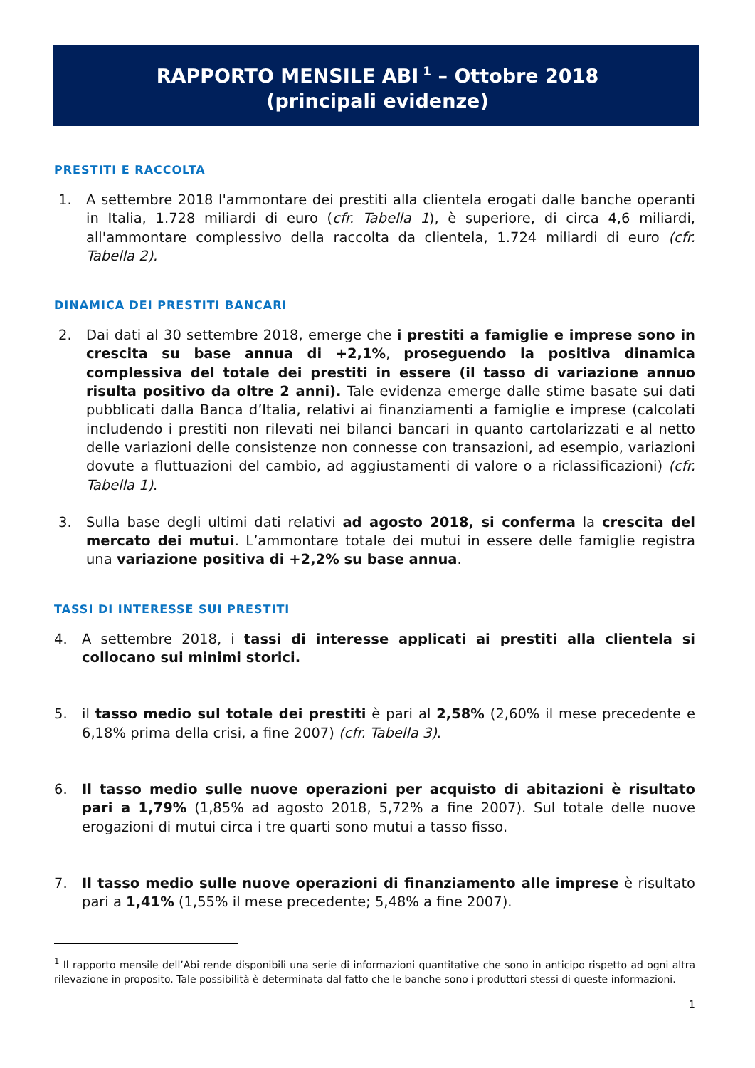RAPPORTO MENSILE ABI<sup>1</sup> – Ottobre 2018
(principali evidenze)
PRESTITI E RACCOLTA
1. A settembre 2018 l'ammontare dei prestiti alla clientela erogati dalle banche operanti in Italia, 1.728 miliardi di euro (cfr. Tabella 1), è superiore, di circa 4,6 miliardi, all'ammontare complessivo della raccolta da clientela, 1.724 miliardi di euro (cfr. Tabella 2).
DINAMICA DEI PRESTITI BANCARI
2. Dai dati al 30 settembre 2018, emerge che i prestiti a famiglie e imprese sono in crescita su base annua di +2,1%, proseguendo la positiva dinamica complessiva del totale dei prestiti in essere (il tasso di variazione annuo risulta positivo da oltre 2 anni). Tale evidenza emerge dalle stime basate sui dati pubblicati dalla Banca d’Italia, relativi ai finanziamenti a famiglie e imprese (calcolati includendo i prestiti non rilevati nei bilanci bancari in quanto cartolarizzati e al netto delle variazioni delle consistenze non connesse con transazioni, ad esempio, variazioni dovute a fluttuazioni del cambio, ad aggiustamenti di valore o a riclassificazioni) (cfr. Tabella 1).
3. Sulla base degli ultimi dati relativi ad agosto 2018, si conferma la crescita del mercato dei mutui. L’ammontare totale dei mutui in essere delle famiglie registra una variazione positiva di +2,2% su base annua.
TASSI DI INTERESSE SUI PRESTITI
4. A settembre 2018, i tassi di interesse applicati ai prestiti alla clientela si collocano sui minimi storici.
5. il tasso medio sul totale dei prestiti è pari al 2,58% (2,60% il mese precedente e 6,18% prima della crisi, a fine 2007) (cfr. Tabella 3).
6. Il tasso medio sulle nuove operazioni per acquisto di abitazioni è risultato pari a 1,79% (1,85% ad agosto 2018, 5,72% a fine 2007). Sul totale delle nuove erogazioni di mutui circa i tre quarti sono mutui a tasso fisso.
7. Il tasso medio sulle nuove operazioni di finanziamento alle imprese è risultato pari a 1,41% (1,55% il mese precedente; 5,48% a fine 2007).
<sup>1</sup> Il rapporto mensile dell’Abi rende disponibili una serie di informazioni quantitative che sono in anticipo rispetto ad ogni altra rilevazione in proposito. Tale possibilità è determinata dal fatto che le banche sono i produttori stessi di queste informazioni.
1